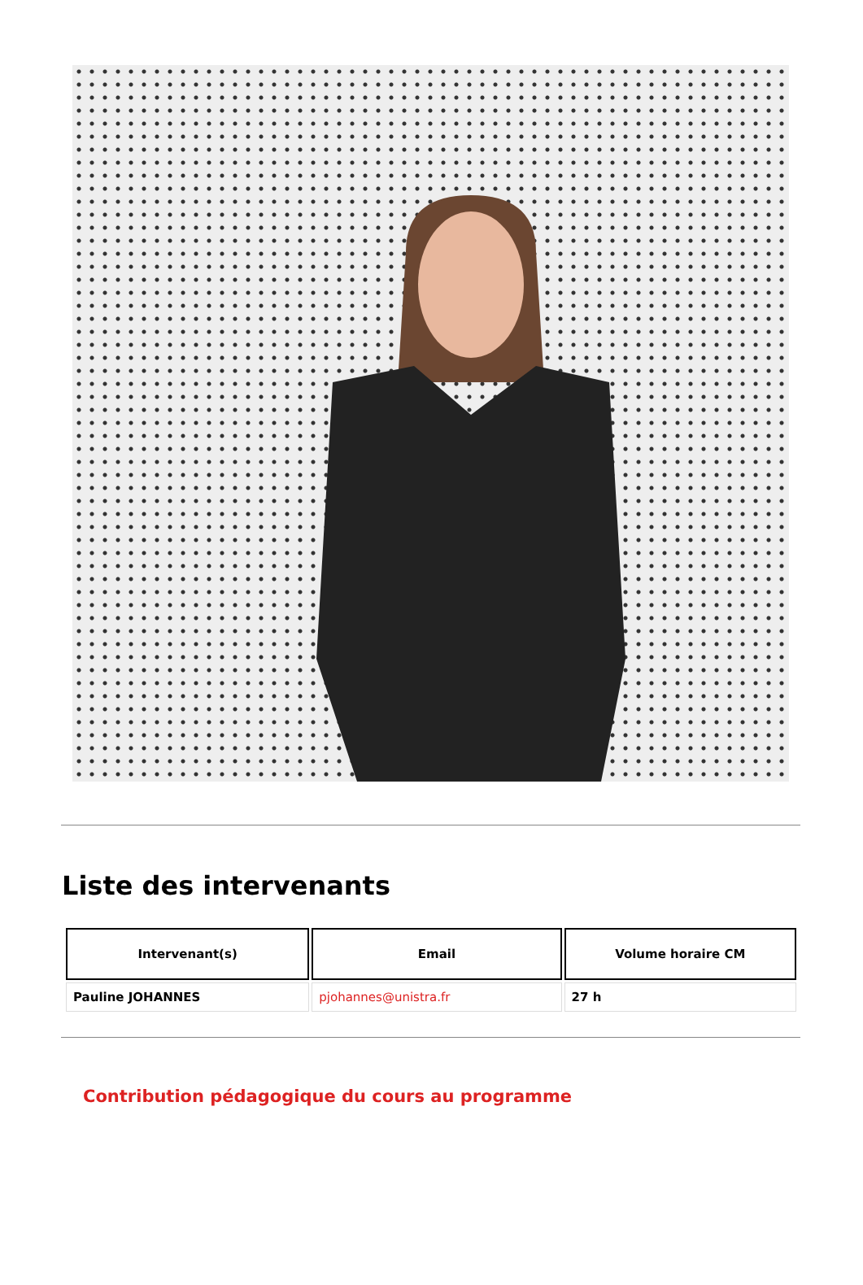Liste des intervenants
| Intervenant(s) | Email | Volume horaire CM |
| --- | --- | --- |
| Pauline JOHANNES | pjohannes@unistra.fr | 27 h |
Contribution pédagogique du cours au programme